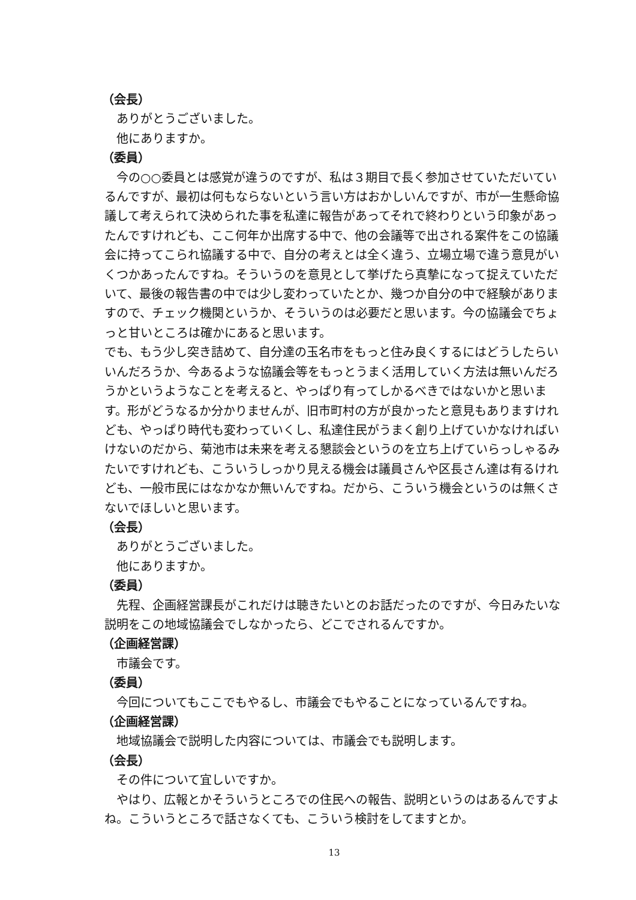（会長）
ありがとうございました。
他にありますか。
（委員）
今の○○委員とは感覚が違うのですが、私は３期目で長く参加させていただいているんですが、最初は何もならないという言い方はおかしいんですが、市が一生懸命協議して考えられて決められた事を私達に報告があってそれで終わりという印象があったんですけれども、ここ何年か出席する中で、他の会議等で出される案件をこの協議会に持ってこられ協議する中で、自分の考えとは全く違う、立場立場で違う意見がいくつかあったんですね。そういうのを意見として挙げたら真摯になって捉えていただいて、最後の報告書の中では少し変わっていたとか、幾つか自分の中で経験がありますので、チェック機関というか、そういうのは必要だと思います。今の協議会でちょっと甘いところは確かにあると思います。
でも、もう少し突き詰めて、自分達の玉名市をもっと住み良くするにはどうしたらいいんだろうか、今あるような協議会等をもっとうまく活用していく方法は無いんだろうかというようなことを考えると、やっぱり有ってしかるべきではないかと思います。形がどうなるか分かりませんが、旧市町村の方が良かったと意見もありますけれども、やっぱり時代も変わっていくし、私達住民がうまく創り上げていかなければいけないのだから、菊池市は未来を考える懇談会というのを立ち上げていらっしゃるみたいですけれども、こういうしっかり見える機会は議員さんや区長さん達は有るけれども、一般市民にはなかなか無いんですね。だから、こういう機会というのは無くさないでほしいと思います。
（会長）
ありがとうございました。
他にありますか。
（委員）
先程、企画経営課長がこれだけは聴きたいとのお話だったのですが、今日みたいな説明をこの地域協議会でしなかったら、どこでされるんですか。
（企画経営課）
市議会です。
（委員）
今回についてもここでもやるし、市議会でもやることになっているんですね。
（企画経営課）
地域協議会で説明した内容については、市議会でも説明します。
（会長）
その件について宜しいですか。
やはり、広報とかそういうところでの住民への報告、説明というのはあるんですよね。こういうところで話さなくても、こういう検討をしてますとか。
13